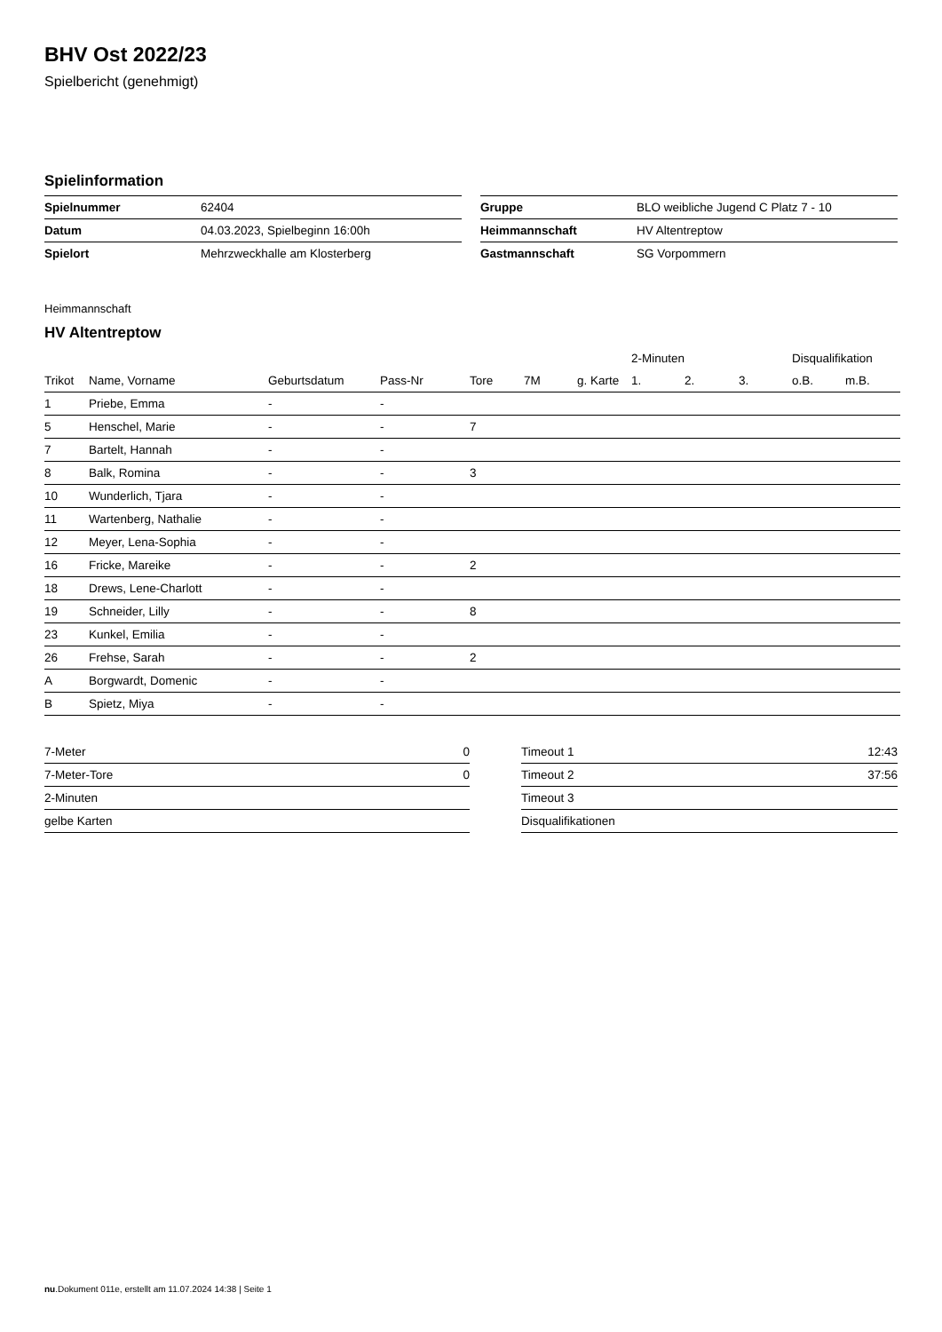BHV Ost 2022/23
Spielbericht (genehmigt)
Spielinformation
| Spielnummer | 62404 |
| Datum | 04.03.2023, Spielbeginn 16:00h |
| Spielort | Mehrzweckhalle am Klosterberg |
| Gruppe | BLO weibliche Jugend C Platz 7 - 10 |
| Heimmannschaft | HV Altentreptow |
| Gastmannschaft | SG Vorpommern |
Heimmannschaft
HV Altentreptow
| | | | | | | | 2-Minuten | | | Disqualifikation | |
| --- | --- | --- | --- | --- | --- | --- | --- | --- | --- | --- | --- |
| Trikot | Name, Vorname | Geburtsdatum | Pass-Nr | Tore | 7M | g. Karte | 1. | 2. | 3. | o.B. | m.B. |
| 1 | Priebe, Emma | - | - | | | | | | | | |
| 5 | Henschel, Marie | - | - | 7 | | | | | | | |
| 7 | Bartelt, Hannah | - | - | | | | | | | | |
| 8 | Balk, Romina | - | - | 3 | | | | | | | |
| 10 | Wunderlich, Tjara | - | - | | | | | | | | |
| 11 | Wartenberg, Nathalie | - | - | | | | | | | | |
| 12 | Meyer, Lena-Sophia | - | - | | | | | | | | |
| 16 | Fricke, Mareike | - | - | 2 | | | | | | | |
| 18 | Drews, Lene-Charlott | - | - | | | | | | | | |
| 19 | Schneider, Lilly | - | - | 8 | | | | | | | |
| 23 | Kunkel, Emilia | - | - | | | | | | | | |
| 26 | Frehse, Sarah | - | - | 2 | | | | | | | |
| A | Borgwardt, Domenic | - | - | | | | | | | | |
| B | Spietz, Miya | - | - | | | | | | | | |
| 7-Meter | 0 |
| 7-Meter-Tore | 0 |
| 2-Minuten | |
| gelbe Karten | |
| Timeout 1 | 12:43 |
| Timeout 2 | 37:56 |
| Timeout 3 | |
| Disqualifikationen | |
nu.Dokument 011e, erstellt am 11.07.2024 14:38 | Seite 1